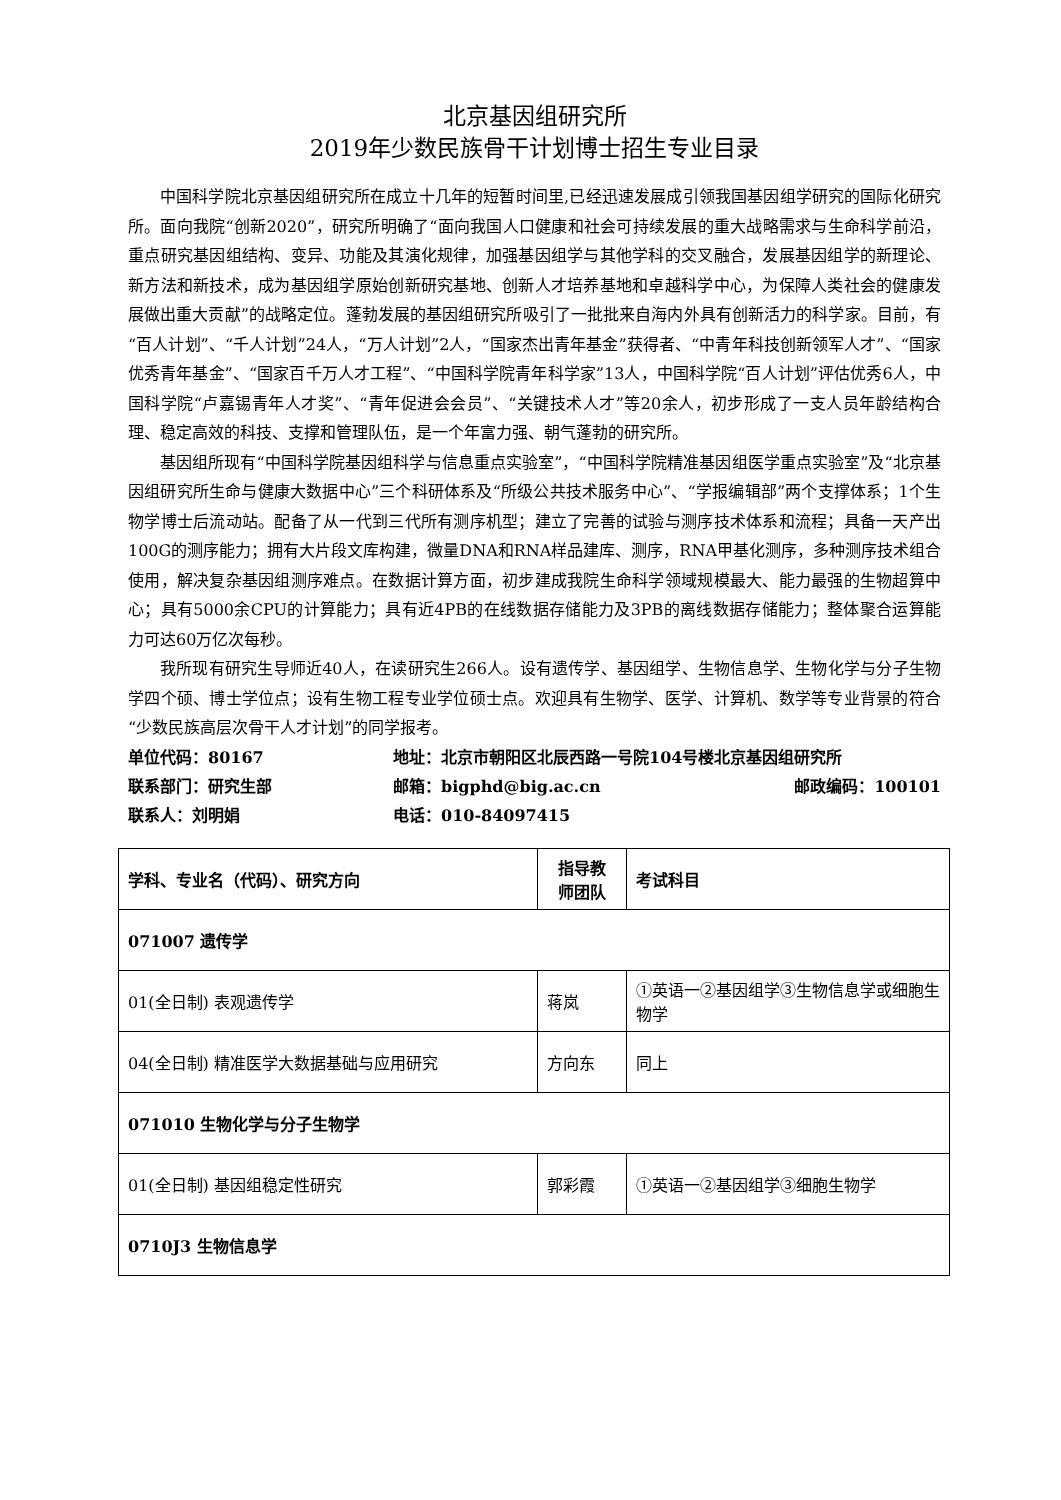北京基因组研究所
2019年少数民族骨干计划博士招生专业目录
中国科学院北京基因组研究所在成立十几年的短暂时间里,已经迅速发展成引领我国基因组学研究的国际化研究所。面向我院“创新2020”，研究所明确了“面向我国人口健康和社会可持续发展的重大战略需求与生命科学前沿，重点研究基因组结构、变异、功能及其演化规律，加强基因组学与其他学科的交叉融合，发展基因组学的新理论、新方法和新技术，成为基因组学原始创新研究基地、创新人才培养基地和卓越科学中心，为保障人类社会的健康发展做出重大贡献”的战略定位。蓬勃发展的基因组研究所吸引了一批批来自海内外具有创新活力的科学家。目前，有“百人计划”、“千人计划”24人，“万人计划”2人，“国家杰出青年基金”获得者、“中青年科技创新领军人才”、“国家优秀青年基金”、“国家百千万人才工程”、“中国科学院青年科学家”13人，中国科学院“百人计划”评估优秀6人，中国科学院“卢嘉锡青年人才奖”、“青年促进会会员”、“关键技术人才”等20余人，初步形成了一支人员年龄结构合理、稳定高效的科技、支撑和管理队伍，是一个年富力强、朝气蓬勃的研究所。
基因组所现有“中国科学院基因组科学与信息重点实验室”，“中国科学院精准基因组医学重点实验室”及“北京基因组研究所生命与健康大数据中心”三个科研体系及“所级公共技术服务中心”、“学报编辑部”两个支撑体系；1个生物学博士后流动站。配备了从一代到三代所有测序机型；建立了完善的试验与测序技术体系和流程；具备一天产出100G的测序能力；拥有大片段文库构建，微量DNA和RNA样品建库、测序，RNA甲基化测序，多种测序技术组合使用，解决复杂基因组测序难点。在数据计算方面，初步建成我院生命科学领域规模最大、能力最强的生物超算中心；具有5000余CPU的计算能力；具有近4PB的在线数据存储能力及3PB的离线数据存储能力；整体聚合运算能力可达60万亿次每秒。
我所现有研究生导师近40人，在读研究生266人。设有遗传学、基因组学、生物信息学、生物化学与分子生物学四个硕、博士学位点；设有生物工程专业学位硕士点。欢迎具有生物学、医学、计算机、数学等专业背景的符合“少数民族高层次骨干人才计划”的同学报考。
单位代码：80167
地址：北京市朝阳区北辰西路一号院104号楼北京基因组研究所
联系部门：研究生部
邮箱：bigphd@big.ac.cn
邮政编码：100101
联系人：刘明娟
电话：010-84097415
| 学科、专业名（代码）、研究方向 | 指导教 师团队 | 考试科目 |
| --- | --- | --- |
| 071007 遗传学 | | |
| 01(全日制) 表观遗传学 | 蒋岚 | ①英语一②基因组学③生物信息学或细胞生物学 |
| 04(全日制) 精准医学大数据基础与应用研究 | 方向东 | 同上 |
| 071010 生物化学与分子生物学 | | |
| 01(全日制) 基因组稳定性研究 | 郭彩霞 | ①英语一②基因组学③细胞生物学 |
| 0710J3 生物信息学 | | |